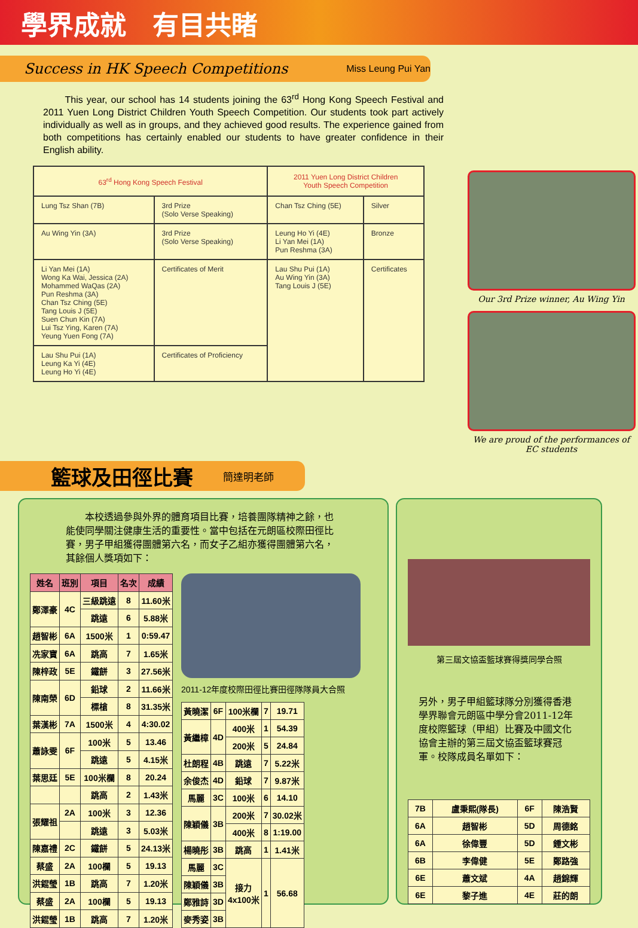學界成就　有目共睹
Success in HK Speech Competitions Miss Leung Pui Yan
This year, our school has 14 students joining the 63<sup>rd</sup> Hong Kong Speech Festival and 2011 Yuen Long District Children Youth Speech Competition. Our students took part actively individually as well as in groups, and they achieved good results. The experience gained from both competitions has certainly enabled our students to have greater confidence in their English ability.
| 63<sup>rd</sup> Hong Kong Speech Festival | | 2011 Yuen Long District Children Youth Speech Competition | |
| --- | --- | --- | --- |
| Lung Tsz Shan (7B) | 3rd Prize (Solo Verse Speaking) | Chan Tsz Ching (5E) | Silver |
| Au Wing Yin (3A) | 3rd Prize (Solo Verse Speaking) | Leung Ho Yi (4E) Li Yan Mei (1A) Pun Reshma (3A) | Bronze |
| Li Yan Mei (1A) Wong Ka Wai, Jessica (2A) Mohammed WaQas (2A) Pun Reshma (3A) Chan Tsz Ching (5E) Tang Louis J (5E) Suen Chun Kin (7A) Lui Tsz Ying, Karen (7A) Yeung Yuen Fong (7A) | Certificates of Merit | Lau Shu Pui (1A) Au Wing Yin (3A) Tang Louis J (5E) | Certificates |
| Lau Shu Pui (1A) Leung Ka Yi (4E) Leung Ho Yi (4E) | Certificates of Proficiency | | |
Our 3rd Prize winner, Au Wing Yin
We are proud of the performances of EC students
籃球及田徑比賽 簡達明老師
　　本校透過參與外界的體育項目比賽，培養團隊精神之餘，也能使同學關注健康生活的重要性。當中包括在元朗區校際田徑比賽，男子甲組獲得團體第六名，而女子乙組亦獲得團體第六名，其餘個人獎項如下：
| 姓名 | 班別 | 項目 | 名次 | 成績 |
| --- | --- | --- | --- | --- |
| 鄭澤豪 | 4C | 三級跳遠 | 8 | 11.60米 |
| | | 跳遠 | 6 | 5.88米 |
| 趙智彬 | 6A | 1500米 | 1 | 0:59.47 |
| 冼家寶 | 6A | 跳高 | 7 | 1.65米 |
| 陳梓政 | 5E | 鐵餅 | 3 | 27.56米 |
| 陳南榮 | 6D | 鉛球 | 2 | 11.66米 |
| | | 標槍 | 8 | 31.35米 |
| 葉漢彬 | 7A | 1500米 | 4 | 4:30.02 |
| 蕭詠雯 | 6F | 100米 | 5 | 13.46 |
| | | 跳遠 | 5 | 4.15米 |
| 葉思廷 | 5E | 100米欄 | 8 | 20.24 |
| | | 跳高 | 2 | 1.43米 |
| 張耀祖 | 2A | 100米 | 3 | 12.36 |
| | | 跳遠 | 3 | 5.03米 |
| 陳嘉禮 | 2C | 鐵餅 | 5 | 24.13米 |
| 蔡盛 | 2A | 100欄 | 5 | 19.13 |
| 洪錕瑩 | 1B | 跳高 | 7 | 1.20米 |
| 蔡盛 | 2A | 100欄 | 5 | 19.13 |
| 洪錕瑩 | 1B | 跳高 | 7 | 1.20米 |
2011-12年度校際田徑比賽田徑隊隊員大合照
| 黃曉潔 | 6F | 100米欄 | 7 | 19.71 |
| 黃繼樟 | 4D | 400米 | 1 | 54.39 |
| | | 200米 | 5 | 24.84 |
| 杜朗程 | 4B | 跳遠 | 7 | 5.22米 |
| 余俊杰 | 4D | 鉛球 | 7 | 9.87米 |
| 馬麗 | 3C | 100米 | 6 | 14.10 |
| 陳穎儀 | 3B | 200米 | 7 | 30.02米 |
| | | 400米 | 8 | 1:19.00 |
| 楊曉彤 | 3B | 跳高 | 1 | 1.41米 |
| 馬麗 | 3C | 接力 4x100米 | 1 | 56.68 |
| 陳穎儀 | 3B | | | |
| 鄭雅詩 | 3D | | | |
| 麥秀姿 | 3B | | | |
第三屆文協盃籃球賽得獎同學合照
另外，男子甲組籃球隊分別獲得香港學界聯會元朗區中學分會2011-12年度校際籃球（甲組）比賽及中國文化協會主辦的第三屆文協盃籃球賽冠軍。校隊成員名單如下：
| 7B | 盧秉熙(隊長) | 6F | 陳浩賢 |
| 6A | 趙智彬 | 5D | 周德銘 |
| 6A | 徐偉豐 | 5D | 鍾文彬 |
| 6B | 李偉健 | 5E | 鄭路強 |
| 6E | 蕭文斌 | 4A | 趙錦輝 |
| 6E | 黎子進 | 4E | 莊的朗 |